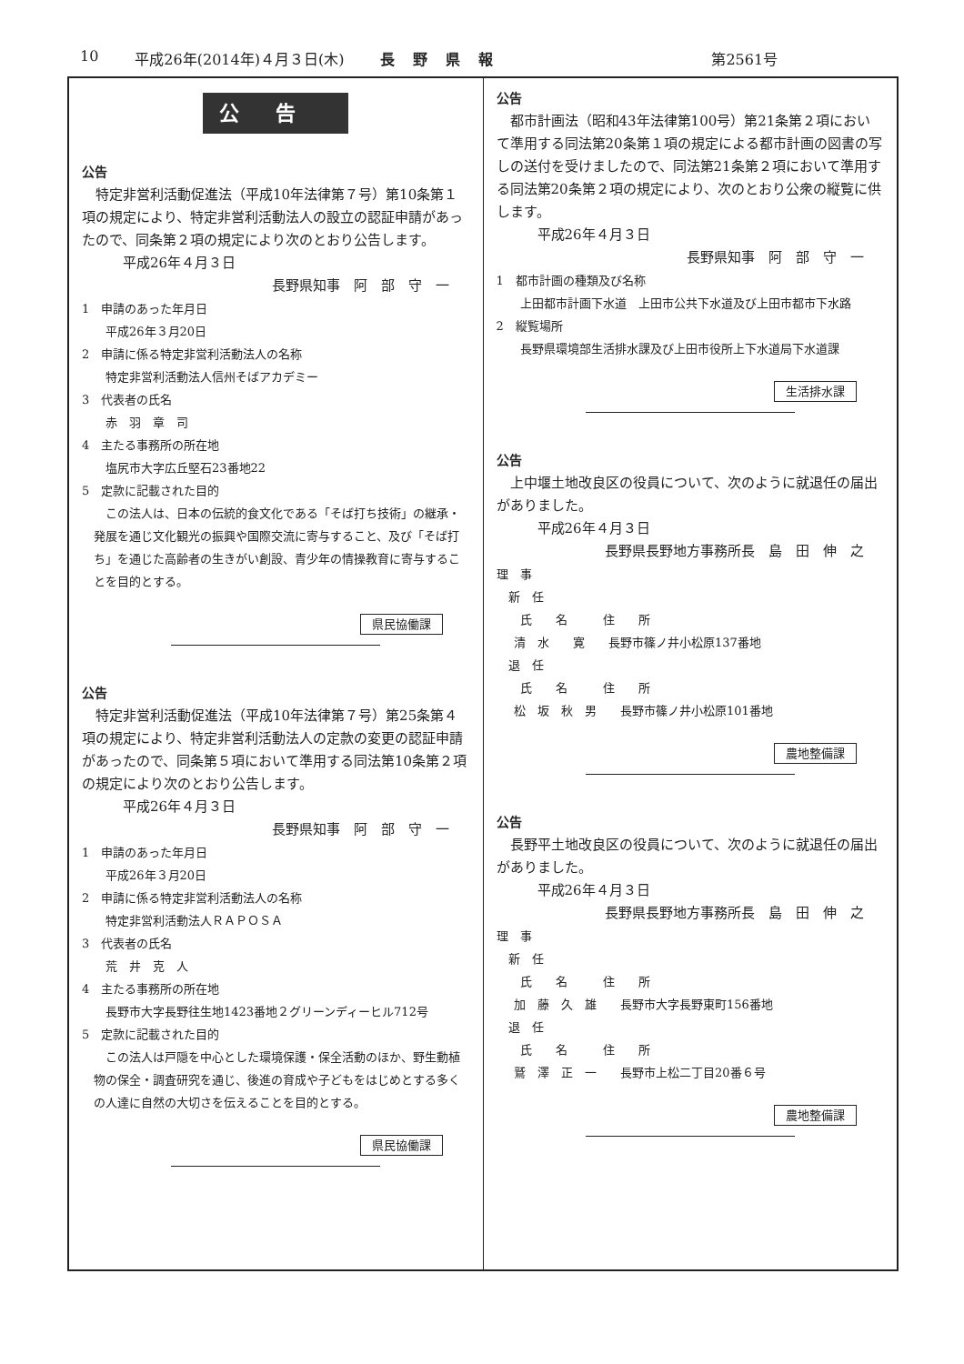10 平成26年(2014年)４月３日(木) 長野県報 第2561号
公告
公告
特定非営利活動促進法（平成10年法律第７号）第10条第１項の規定により、特定非営利活動法人の設立の認証申請があったので、同条第２項の規定により次のとおり公告します。
平成26年４月３日
長野県知事　阿　部　守　一
1　申請のあった年月日
平成26年３月20日
2　申請に係る特定非営利活動法人の名称
特定非営利活動法人信州そばアカデミー
3　代表者の氏名
赤　羽　章　司
4　主たる事務所の所在地
塩尻市大字広丘堅石23番地22
5　定款に記載された目的
この法人は、日本の伝統的食文化である「そば打ち技術」の継承・発展を通じ文化観光の振興や国際交流に寄与すること、及び「そば打ち」を通じた高齢者の生きがい創設、青少年の情操教育に寄与することを目的とする。
県民協働課
公告
特定非営利活動促進法（平成10年法律第７号）第25条第４項の規定により、特定非営利活動法人の定款の変更の認証申請があったので、同条第５項において準用する同法第10条第２項の規定により次のとおり公告します。
平成26年４月３日
長野県知事　阿　部　守　一
1　申請のあった年月日
平成26年３月20日
2　申請に係る特定非営利活動法人の名称
特定非営利活動法人ＲＡＰＯＳＡ
3　代表者の氏名
荒　井　克　人
4　主たる事務所の所在地
長野市大字長野往生地1423番地２グリーンディーヒル712号
5　定款に記載された目的
この法人は戸隠を中心とした環境保護・保全活動のほか、野生動植物の保全・調査研究を通じ、後進の育成や子どもをはじめとする多くの人達に自然の大切さを伝えることを目的とする。
県民協働課
公告
都市計画法（昭和43年法律第100号）第21条第２項において準用する同法第20条第１項の規定による都市計画の図書の写しの送付を受けましたので、同法第21条第２項において準用する同法第20条第２項の規定により、次のとおり公衆の縦覧に供します。
平成26年４月３日
長野県知事　阿　部　守　一
1　都市計画の種類及び名称
上田都市計画下水道　上田市公共下水道及び上田市都市下水路
2　縦覧場所
長野県環境部生活排水課及び上田市役所上下水道局下水道課
生活排水課
公告
上中堰土地改良区の役員について、次のように就退任の届出がありました。
平成26年４月３日
長野県長野地方事務所長　島　田　伸　之
理　事
新　任
氏　　名　　　住　　所
清　水　　寛　　長野市篠ノ井小松原137番地
退　任
氏　　名　　　住　　所
松　坂　秋　男　　長野市篠ノ井小松原101番地
農地整備課
公告
長野平土地改良区の役員について、次のように就退任の届出がありました。
平成26年４月３日
長野県長野地方事務所長　島　田　伸　之
理　事
新　任
氏　　名　　　住　　所
加　藤　久　雄　　長野市大字長野東町156番地
退　任
氏　　名　　　住　　所
鷲　澤　正　一　　長野市上松二丁目20番６号
農地整備課